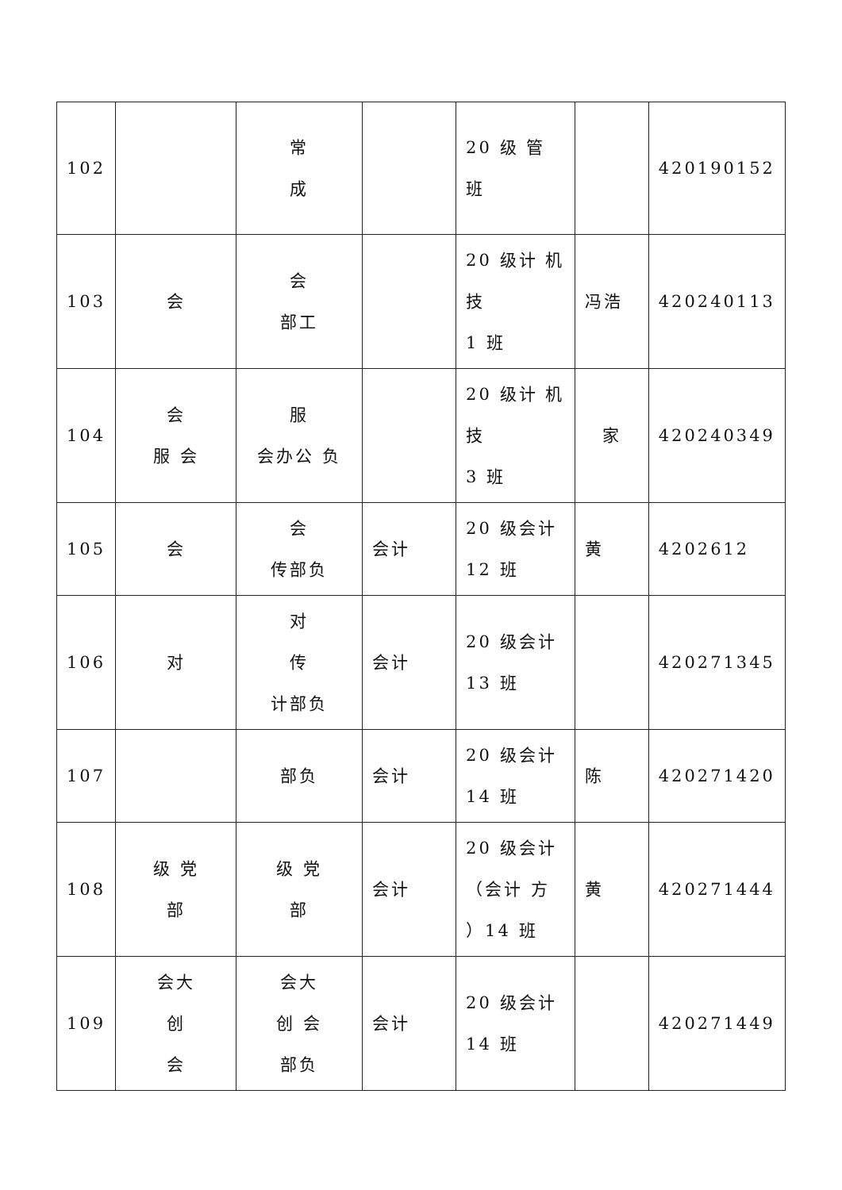| 102 | | 常 成 | | 20 级 管 班 | | 420190152 |
| 103 | 会 | 会 部工 | | 20 级计 机 技 1 班 | 冯浩 | 420240113 |
| 104 | 会 服 会 | 服 会办公 负 | | 20 级计 机 技 3 班 | 家 | 420240349 |
| 105 | 会 | 会 传部负 | 会计 | 20 级会计 12 班 | 黄 | 4202612 |
| 106 | 对 | 对 传 计部负 | 会计 | 20 级会计 13 班 | | 420271345 |
| 107 | | 部负 | 会计 | 20 级会计 14 班 | 陈 | 420271420 |
| 108 | 级 党 部 | 级 党 部 | 会计 | 20 级会计 （会计 方 ）14 班 | 黄 | 420271444 |
| 109 | 会大 创 会 | 会大 创 会 部负 | 会计 | 20 级会计 14 班 | | 420271449 |